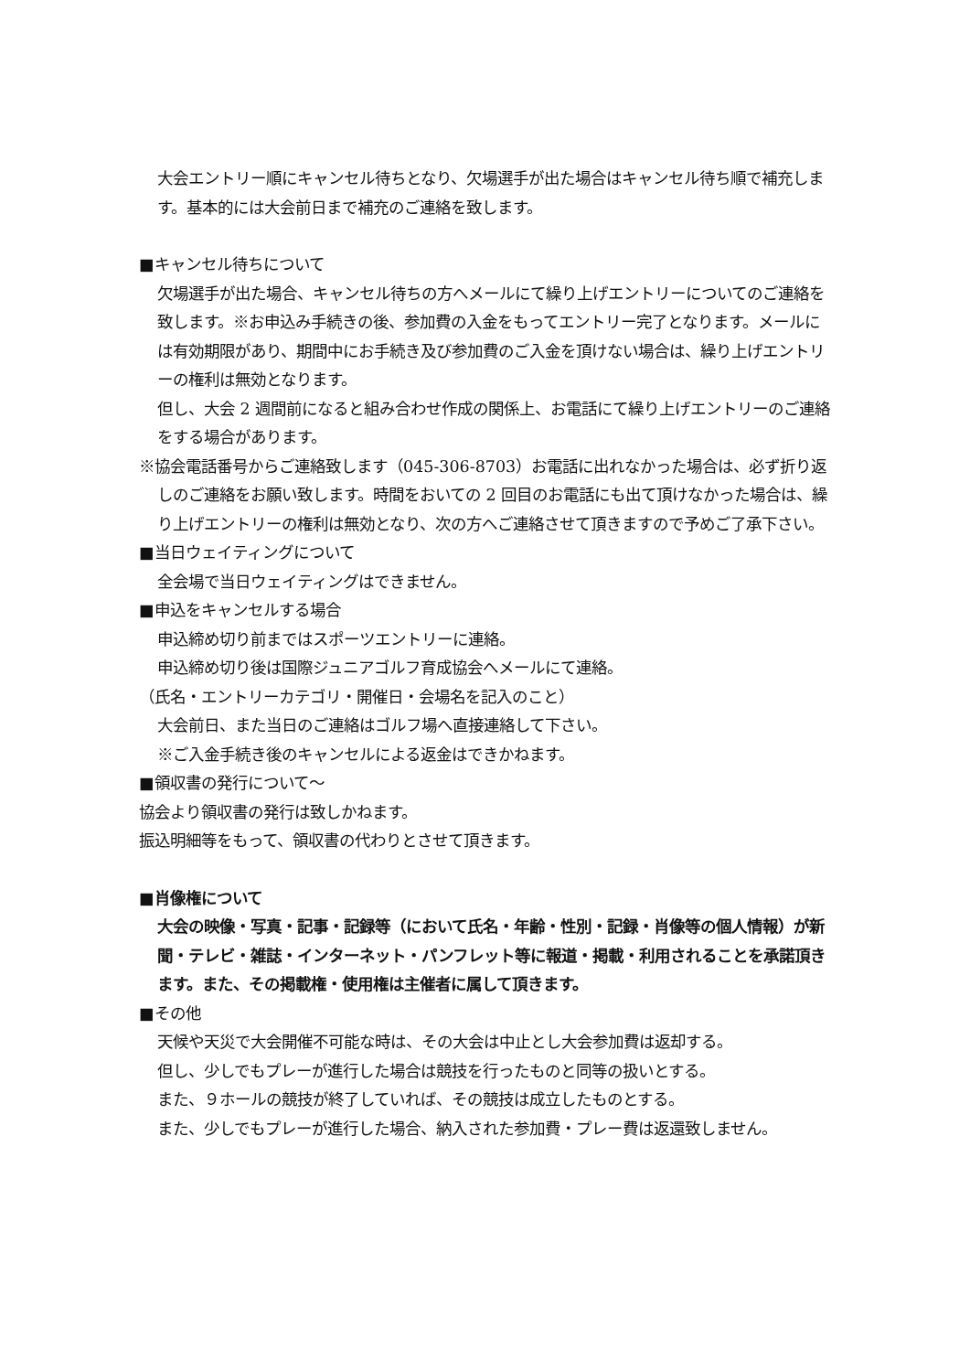大会エントリー順にキャンセル待ちとなり、欠場選手が出た場合はキャンセル待ち順で補充します。基本的には大会前日まで補充のご連絡を致します。
■キャンセル待ちについて
欠場選手が出た場合、キャンセル待ちの方へメールにて繰り上げエントリーについてのご連絡を致します。※お申込み手続きの後、参加費の入金をもってエントリー完了となります。メールには有効期限があり、期間中にお手続き及び参加費のご入金を頂けない場合は、繰り上げエントリーの権利は無効となります。
但し、大会 2 週間前になると組み合わせ作成の関係上、お電話にて繰り上げエントリーのご連絡をする場合があります。
※協会電話番号からご連絡致します（045-306-8703）お電話に出れなかった場合は、必ず折り返しのご連絡をお願い致します。時間をおいての 2 回目のお電話にも出て頂けなかった場合は、繰り上げエントリーの権利は無効となり、次の方へご連絡させて頂きますので予めご了承下さい。
■当日ウェイティングについて
全会場で当日ウェイティングはできません。
■申込をキャンセルする場合
申込締め切り前まではスポーツエントリーに連絡。
申込締め切り後は国際ジュニアゴルフ育成協会へメールにて連絡。
（氏名・エントリーカテゴリ・開催日・会場名を記入のこと）
大会前日、また当日のご連絡はゴルフ場へ直接連絡して下さい。
※ご入金手続き後のキャンセルによる返金はできかねます。
■領収書の発行について～
協会より領収書の発行は致しかねます。
振込明細等をもって、領収書の代わりとさせて頂きます。
■肖像権について
大会の映像・写真・記事・記録等（において氏名・年齢・性別・記録・肖像等の個人情報）が新聞・テレビ・雑誌・インターネット・パンフレット等に報道・掲載・利用されることを承諾頂きます。また、その掲載権・使用権は主催者に属して頂きます。
■その他
天候や天災で大会開催不可能な時は、その大会は中止とし大会参加費は返却する。
但し、少しでもプレーが進行した場合は競技を行ったものと同等の扱いとする。
また、９ホールの競技が終了していれば、その競技は成立したものとする。
また、少しでもプレーが進行した場合、納入された参加費・プレー費は返還致しません。